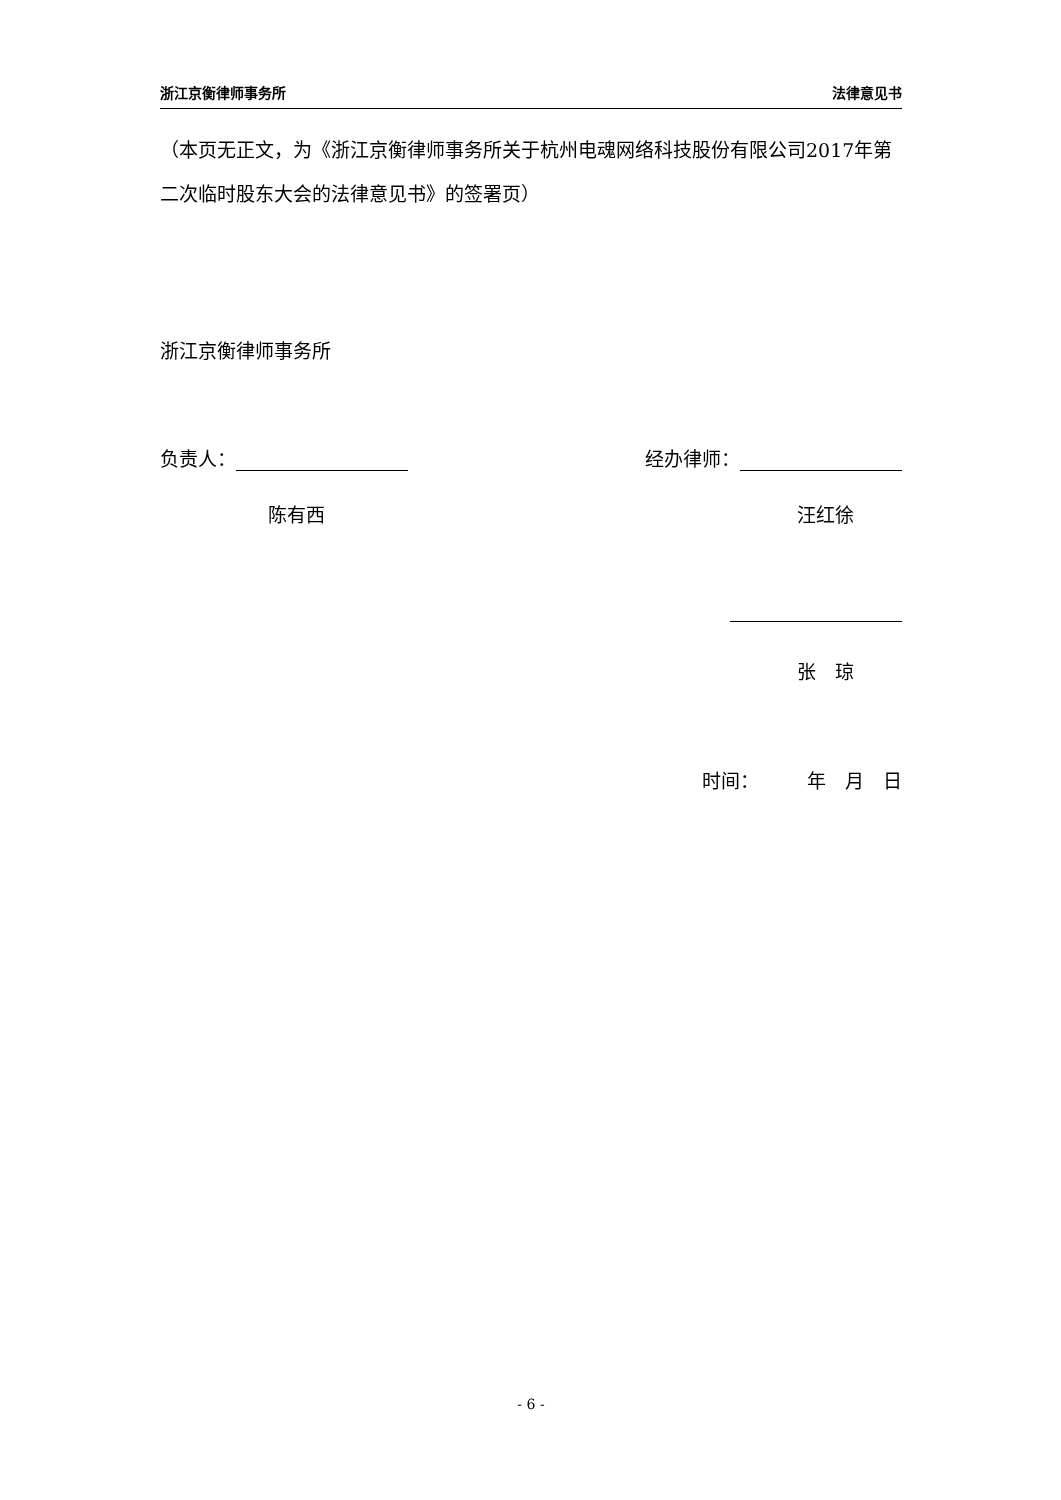浙江京衡律师事务所 法律意见书
（本页无正文，为《浙江京衡律师事务所关于杭州电魂网络科技股份有限公司2017年第二次临时股东大会的法律意见书》的签署页）
浙江京衡律师事务所
负责人： 经办律师：
陈有西 汪红徐
张　琼
时间：　　　年　月　日
- 6 -